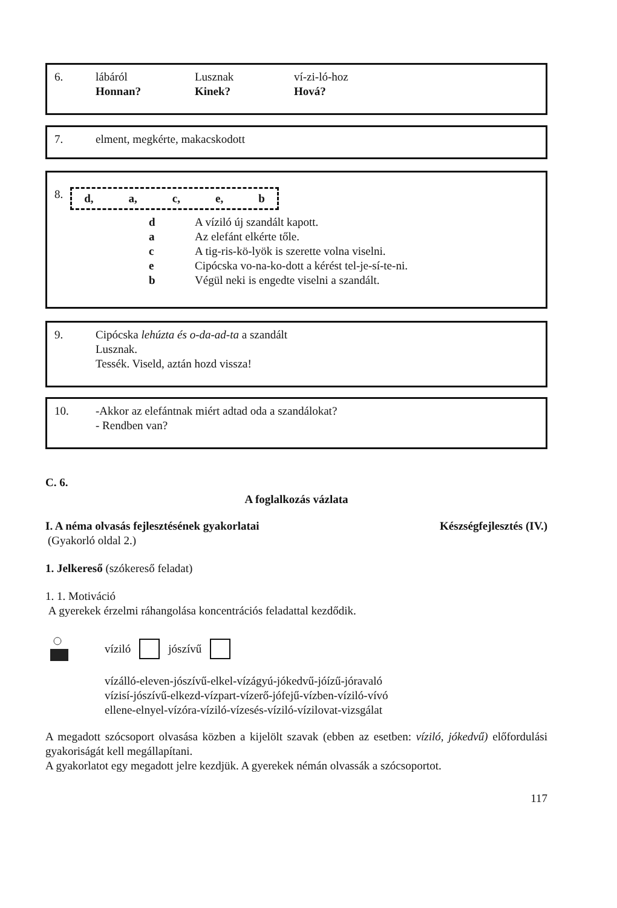6. lábáról Lusznak ví-zi-ló-hoz
Honnan? Kinek? Hová?
7. elment, megkérte, makacskodott
8. d, a, c, e, b
d A víziló új szandált kapott.
a Az elefánt elkérte tőle.
c A tig-ris-kö-lyök is szerette volna viselni.
e Cipócska vo-na-ko-dott a kérést tel-je-sí-te-ni.
b Végül neki is engedte viselni a szandált.
9. Cipócska lehúzta és o-da-ad-ta a szandált
Lusznak.
Tessék. Viseld, aztán hozd vissza!
10. -Akkor az elefántnak miért adtad oda a szandálokat?
- Rendben van?
C. 6.
A foglalkozás vázlata
I. A néma olvasás fejlesztésének gyakorlatai Készségfejlesztés (IV.)
(Gyakorló oldal 2.)
1. Jelkereső (szókereső feladat)
1. 1. Motiváció
A gyerekek érzelmi ráhangolása koncentrációs feladattal kezdődik.
víziló jószívű
vízálló-eleven-jószívű-elkel-vízágyú-jókedvű-jóízű-jóravaló
vízisí-jószívű-elkezd-vízpart-vízerő-jófejű-vízben-víziló-vívó
ellene-elnyel-vízóra-víziló-vízesés-víziló-vízilovat-vizsgálat
A megadott szócsoport olvasása közben a kijelölt szavak (ebben az esetben: víziló, jókedvű) előfordulási gyakoriságát kell megállapítani.
A gyakorlatot egy megadott jelre kezdjük. A gyerekek némán olvassák a szócsoportot.
117